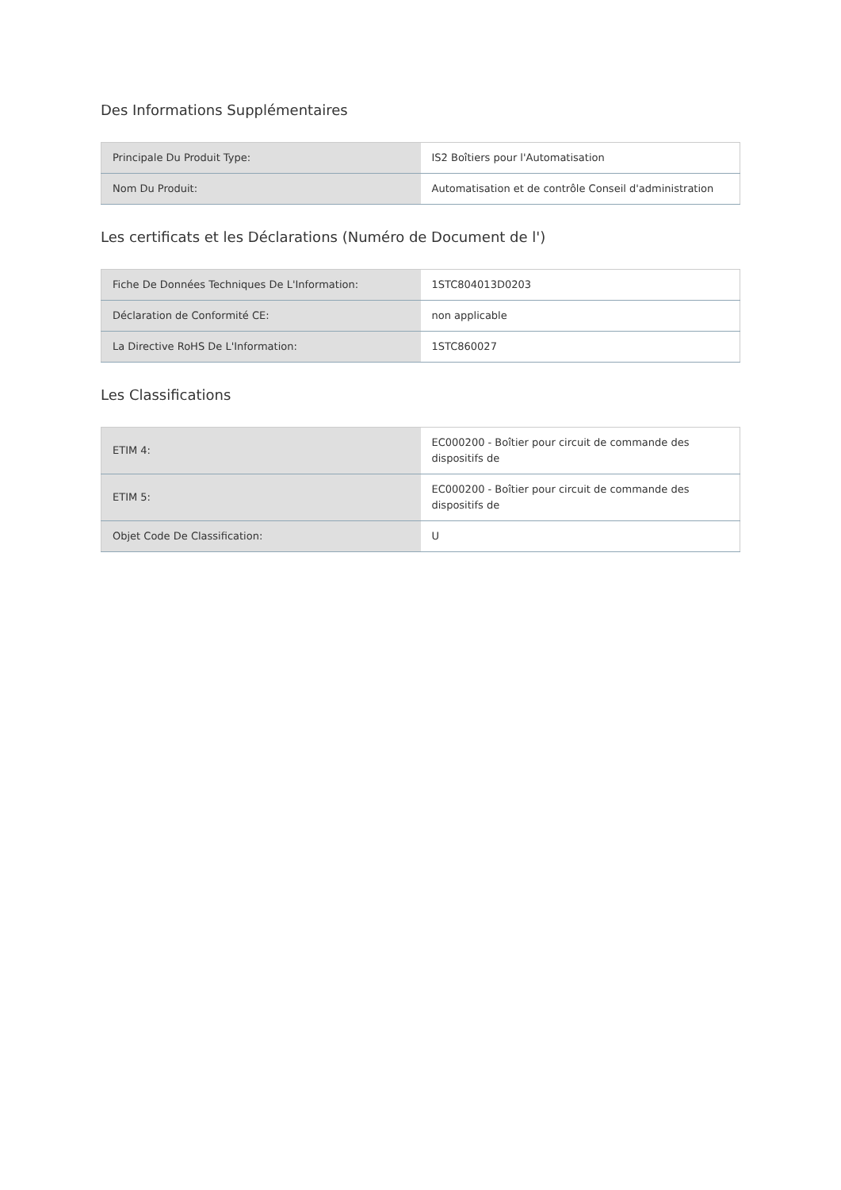Des Informations Supplémentaires
| Principale Du Produit Type: | IS2 Boîtiers pour l'Automatisation |
| Nom Du Produit: | Automatisation et de contrôle Conseil d'administration |
Les certificats et les Déclarations (Numéro de Document de l')
| Fiche De Données Techniques De L'Information: | 1STC804013D0203 |
| Déclaration de Conformité CE: | non applicable |
| La Directive RoHS De L'Information: | 1STC860027 |
Les Classifications
| ETIM 4: | EC000200 - Boîtier pour circuit de commande des dispositifs de |
| ETIM 5: | EC000200 - Boîtier pour circuit de commande des dispositifs de |
| Objet Code De Classification: | U |